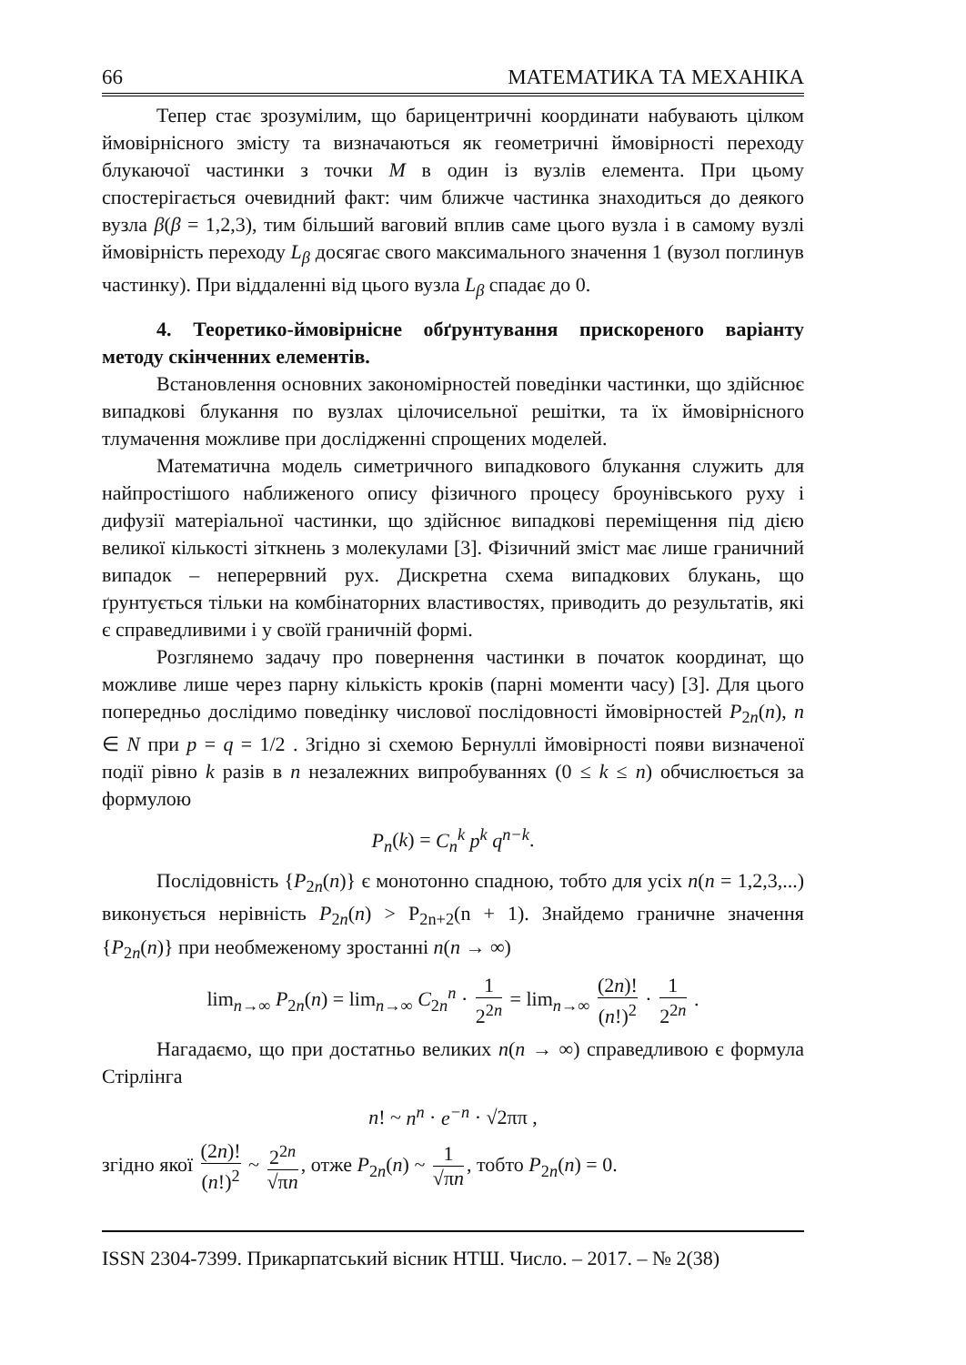66 МАТЕМАТИКА ТА МЕХАНІКА
Тепер стає зрозумілим, що барицентричні координати набувають цілком ймовірнісного змісту та визначаються як геометричні ймовірності переходу блукаючої частинки з точки M в один із вузлів елемента. При цьому спостерігається очевидний факт: чим ближче частинка знаходиться до деякого вузла β(β = 1,2,3), тим більший ваговий вплив саме цього вузла і в самому вузлі ймовірність переходу L<sub>β</sub> досягає свого максимального значення 1 (вузол поглинув частинку). При віддаленні від цього вузла L<sub>β</sub> спадає до 0.
4. Теоретико-ймовірнісне обґрунтування прискореного варіанту методу скінченних елементів.
Встановлення основних закономірностей поведінки частинки, що здійснює випадкові блукання по вузлах цілочисельної решітки, та їх ймовірнісного тлумачення можливе при дослідженні спрощених моделей.
Математична модель симетричного випадкового блукання служить для найпростішого наближеного опису фізичного процесу броунівського руху і дифузії матеріальної частинки, що здійснює випадкові переміщення під дією великої кількості зіткнень з молекулами [3]. Фізичний зміст має лише граничний випадок – неперервний рух. Дискретна схема випадкових блукань, що ґрунтується тільки на комбінаторних властивостях, приводить до результатів, які є справедливими і у своїй граничній формі.
Розглянемо задачу про повернення частинки в початок координат, що можливе лише через парну кількість кроків (парні моменти часу) [3]. Для цього попередньо дослідимо поведінку числової послідовності ймовірностей P<sub>2n</sub>(n), n ∈ N при p = q = 1/2 . Згідно зі схемою Бернуллі ймовірності появи визначеної події рівно k разів в n незалежних випробуваннях (0 ≤ k ≤ n) обчислюється за формулою
P<sub>n</sub>(k) = C<sub>n</sub><sup>k</sup> p<sup>k</sup> q<sup>n−k</sup>.
Послідовність {P<sub>2n</sub>(n)} є монотонно спадною, тобто для усіх n(n = 1,2,3,...) виконується нерівність P<sub>2n</sub>(n) > P<sub>2n+2</sub>(n + 1). Знайдемо граничне значення {P<sub>2n</sub>(n)} при необмеженому зростанні n(n → ∞)
lim<sub>n→∞</sub> P<sub>2n</sub>(n) = lim<sub>n→∞</sub> C<sub>2n</sub><sup>n</sup> · 1 2<sup>2n</sup> = lim<sub>n→∞</sub> (2n)! (n!)<sup>2</sup> · 1 2<sup>2n</sup> .
Нагадаємо, що при достатньо великих n(n → ∞) справедливою є формула Стірлінга
n! ~ n<sup>n</sup> · e<sup>−n</sup> · √2ππ ,
згідно якої (2n)! (n!)<sup>2</sup> ~ 2<sup>2n</sup> √πn, отже P<sub>2n</sub>(n) ~ 1 √πn, тобто P<sub>2n</sub>(n) = 0.
ISSN 2304-7399. Прикарпатський вісник НТШ. Число. – 2017. – № 2(38)